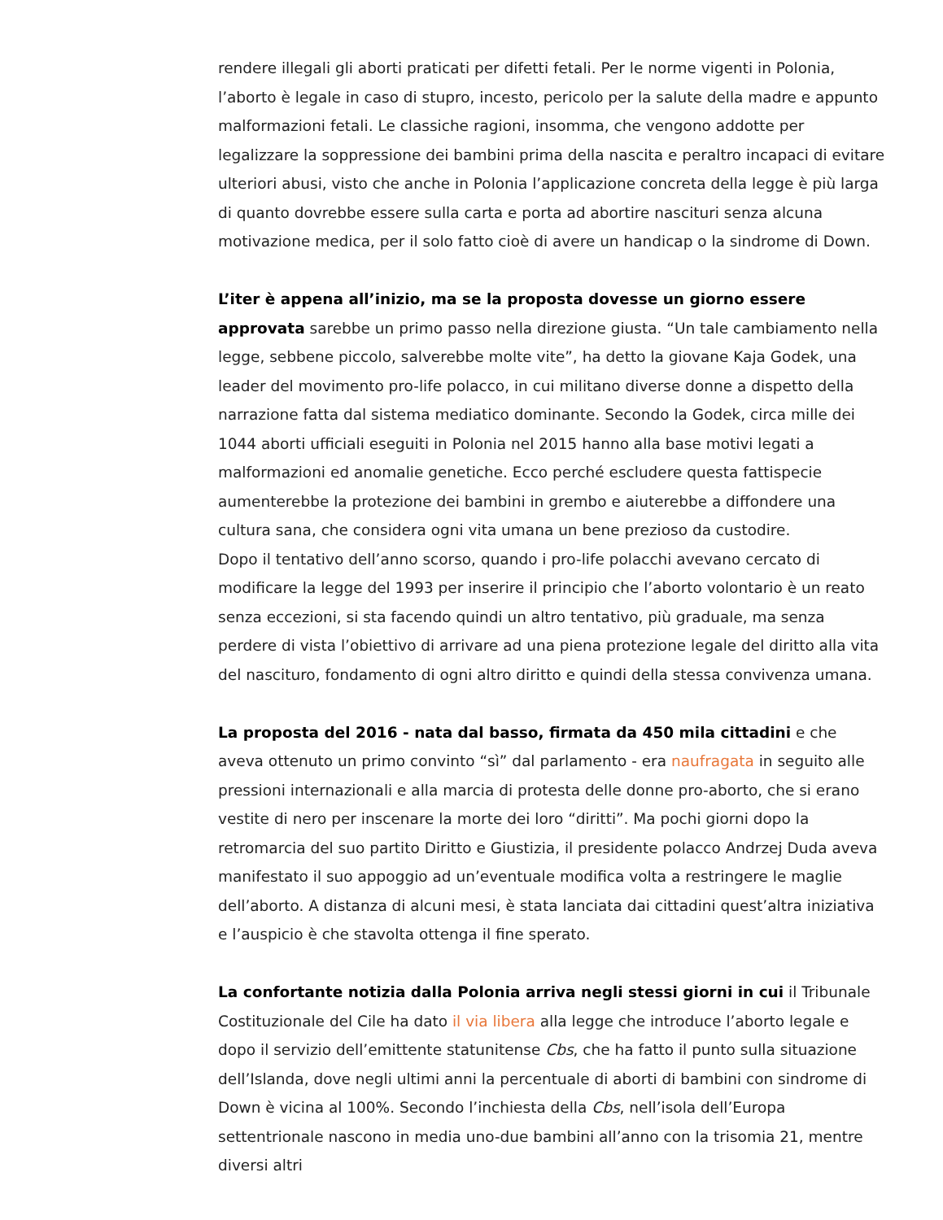rendere illegali gli aborti praticati per difetti fetali. Per le norme vigenti in Polonia, l’aborto è legale in caso di stupro, incesto, pericolo per la salute della madre e appunto malformazioni fetali. Le classiche ragioni, insomma, che vengono addotte per legalizzare la soppressione dei bambini prima della nascita e peraltro incapaci di evitare ulteriori abusi, visto che anche in Polonia l’applicazione concreta della legge è più larga di quanto dovrebbe essere sulla carta e porta ad abortire nascituri senza alcuna motivazione medica, per il solo fatto cioè di avere un handicap o la sindrome di Down.
L’iter è appena all’inizio, ma se la proposta dovesse un giorno essere approvata sarebbe un primo passo nella direzione giusta. “Un tale cambiamento nella legge, sebbene piccolo, salverebbe molte vite”, ha detto la giovane Kaja Godek, una leader del movimento pro-life polacco, in cui militano diverse donne a dispetto della narrazione fatta dal sistema mediatico dominante. Secondo la Godek, circa mille dei 1044 aborti ufficiali eseguiti in Polonia nel 2015 hanno alla base motivi legati a malformazioni ed anomalie genetiche. Ecco perché escludere questa fattispecie aumenterebbe la protezione dei bambini in grembo e aiuterebbe a diffondere una cultura sana, che considera ogni vita umana un bene prezioso da custodire.
Dopo il tentativo dell’anno scorso, quando i pro-life polacchi avevano cercato di modificare la legge del 1993 per inserire il principio che l’aborto volontario è un reato senza eccezioni, si sta facendo quindi un altro tentativo, più graduale, ma senza perdere di vista l’obiettivo di arrivare ad una piena protezione legale del diritto alla vita del nascituro, fondamento di ogni altro diritto e quindi della stessa convivenza umana.
La proposta del 2016 - nata dal basso, firmata da 450 mila cittadini e che aveva ottenuto un primo convinto “sì” dal parlamento - era naufragata in seguito alle pressioni internazionali e alla marcia di protesta delle donne pro-aborto, che si erano vestite di nero per inscenare la morte dei loro “diritti”. Ma pochi giorni dopo la retromarcia del suo partito Diritto e Giustizia, il presidente polacco Andrzej Duda aveva manifestato il suo appoggio ad un’eventuale modifica volta a restringere le maglie dell’aborto. A distanza di alcuni mesi, è stata lanciata dai cittadini quest’altra iniziativa e l’auspicio è che stavolta ottenga il fine sperato.
La confortante notizia dalla Polonia arriva negli stessi giorni in cui il Tribunale Costituzionale del Cile ha dato il via libera alla legge che introduce l’aborto legale e dopo il servizio dell’emittente statunitense Cbs, che ha fatto il punto sulla situazione dell’Islanda, dove negli ultimi anni la percentuale di aborti di bambini con sindrome di Down è vicina al 100%. Secondo l’inchiesta della Cbs, nell’isola dell’Europa settentrionale nascono in media uno-due bambini all’anno con la trisomia 21, mentre diversi altri